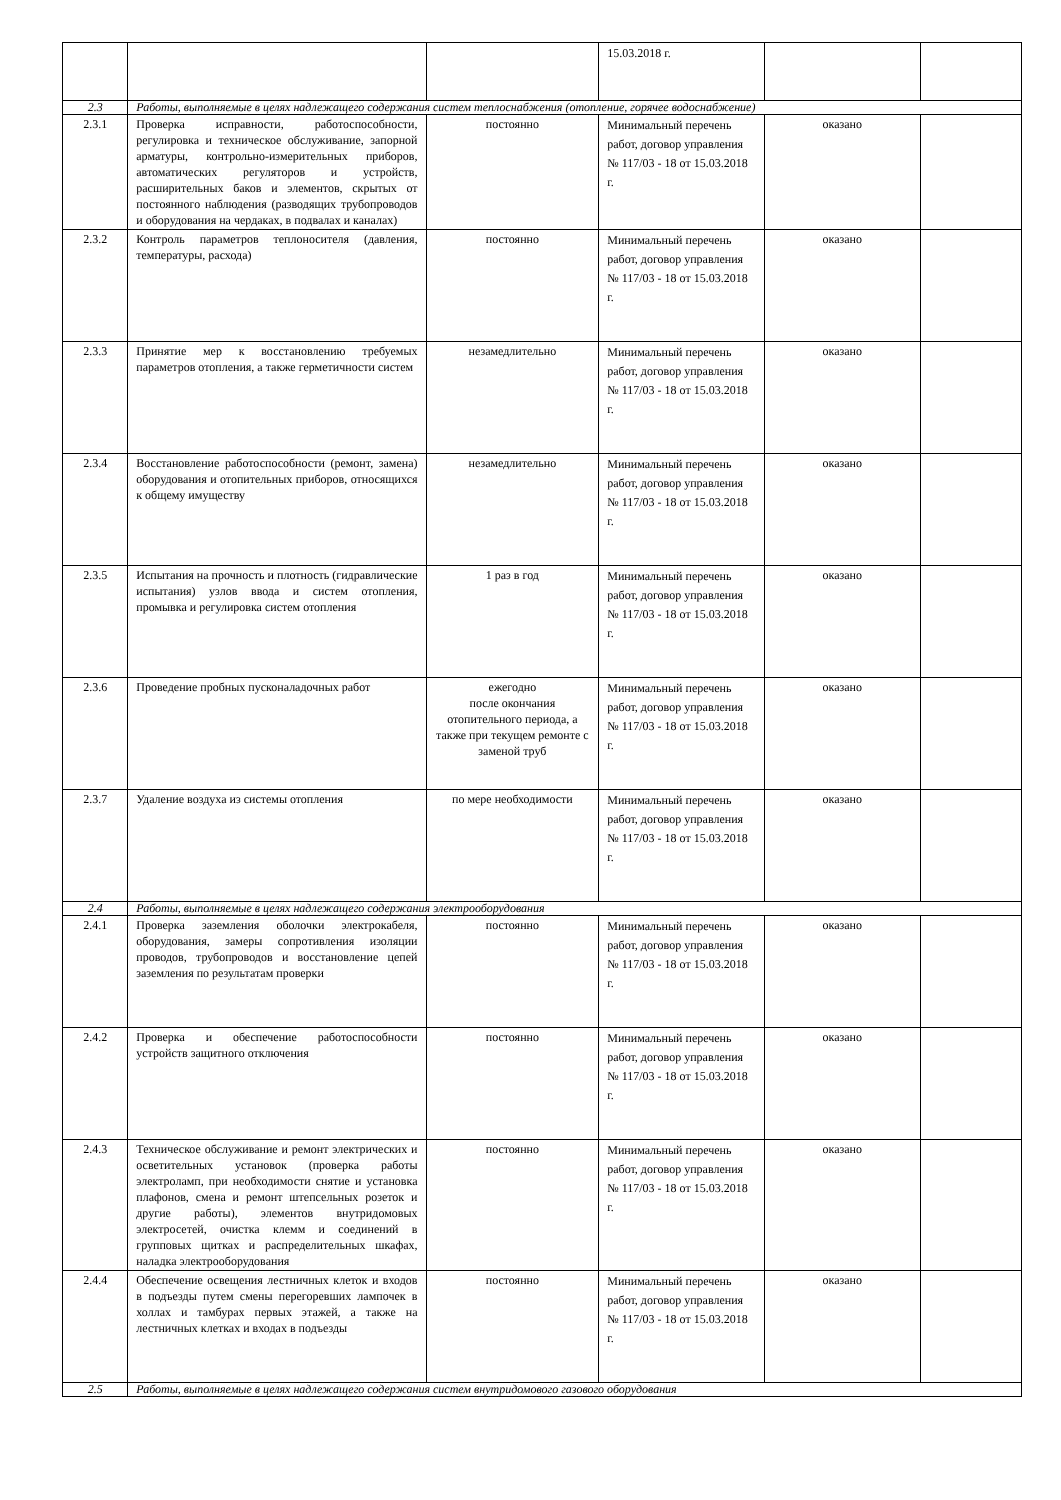| | | | 15.03.2018 г. | | |
| 2.3 | Работы, выполняемые в целях надлежащего содержания систем теплоснабжения (отопление, горячее водоснабжение) | | | | |
| 2.3.1 | Проверка исправности, работоспособности, регулировка и техническое обслуживание, запорной арматуры, контрольно-измерительных приборов, автоматических регуляторов и устройств, расширительных баков и элементов, скрытых от постоянного наблюдения (разводящих трубопроводов и оборудования на чердаках, в подвалах и каналах) | постоянно | Минимальный перечень работ, договор управления № 117/03 - 18 от 15.03.2018 г. | оказано | |
| 2.3.2 | Контроль параметров теплоносителя (давления, температуры, расхода) | постоянно | Минимальный перечень работ, договор управления № 117/03 - 18 от 15.03.2018 г. | оказано | |
| 2.3.3 | Принятие мер к восстановлению требуемых параметров отопления, а также герметичности систем | незамедлительно | Минимальный перечень работ, договор управления № 117/03 - 18 от 15.03.2018 г. | оказано | |
| 2.3.4 | Восстановление работоспособности (ремонт, замена) оборудования и отопительных приборов, относящихся к общему имуществу | незамедлительно | Минимальный перечень работ, договор управления № 117/03 - 18 от 15.03.2018 г. | оказано | |
| 2.3.5 | Испытания на прочность и плотность (гидравлические испытания) узлов ввода и систем отопления, промывка и регулировка систем отопления | 1 раз в год | Минимальный перечень работ, договор управления № 117/03 - 18 от 15.03.2018 г. | оказано | |
| 2.3.6 | Проведение пробных пусконаладочных работ | ежегодно после окончания отопительного периода, а также при текущем ремонте с заменой труб | Минимальный перечень работ, договор управления № 117/03 - 18 от 15.03.2018 г. | оказано | |
| 2.3.7 | Удаление воздуха из системы отопления | по мере необходимости | Минимальный перечень работ, договор управления № 117/03 - 18 от 15.03.2018 г. | оказано | |
| 2.4 | Работы, выполняемые в целях надлежащего содержания электрооборудования | | | | |
| 2.4.1 | Проверка заземления оболочки электрокабеля, оборудования, замеры сопротивления изоляции проводов, трубопроводов и восстановление цепей заземления по результатам проверки | постоянно | Минимальный перечень работ, договор управления № 117/03 - 18 от 15.03.2018 г. | оказано | |
| 2.4.2 | Проверка и обеспечение работоспособности устройств защитного отключения | постоянно | Минимальный перечень работ, договор управления № 117/03 - 18 от 15.03.2018 г. | оказано | |
| 2.4.3 | Техническое обслуживание и ремонт электрических и осветительных установок (проверка работы электроламп, при необходимости снятие и установка плафонов, смена и ремонт штепсельных розеток и другие работы), элементов внутридомовых электросетей, очистка клемм и соединений в групповых щитках и распределительных шкафах, наладка электрооборудования | постоянно | Минимальный перечень работ, договор управления № 117/03 - 18 от 15.03.2018 г. | оказано | |
| 2.4.4 | Обеспечение освещения лестничных клеток и входов в подъезды путем смены перегоревших лампочек в холлах и тамбурах первых этажей, а также на лестничных клетках и входах в подъезды | постоянно | Минимальный перечень работ, договор управления № 117/03 - 18 от 15.03.2018 г. | оказано | |
| 2.5 | Работы, выполняемые в целях надлежащего содержания систем внутридомового газового оборудования | | | | |